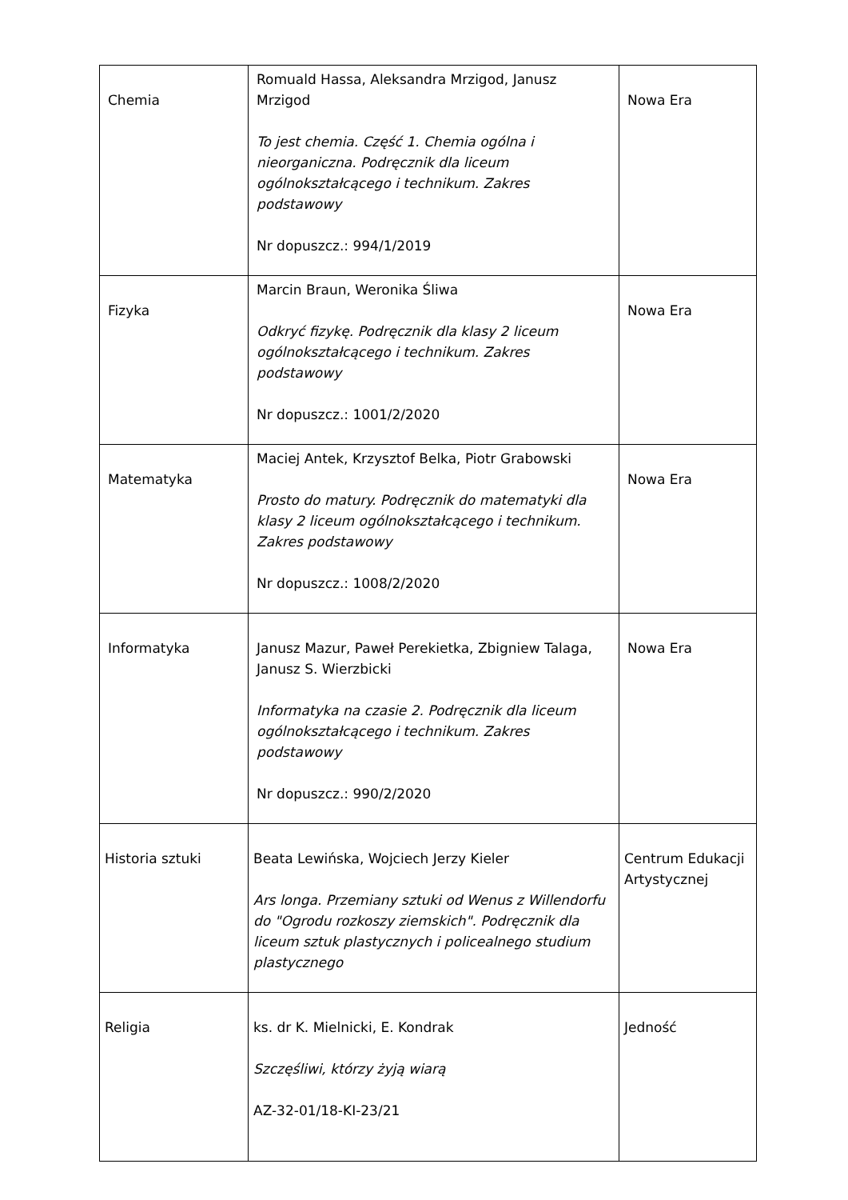| Chemia | Romuald Hassa, Aleksandra Mrzigod, Janusz Mrzigod To jest chemia. Część 1. Chemia ogólna i nieorganiczna. Podręcznik dla liceum ogólnokształcącego i technikum. Zakres podstawowy Nr dopuszcz.: 994/1/2019 | Nowa Era |
| Fizyka | Marcin Braun, Weronika Śliwa Odkryć fizykę. Podręcznik dla klasy 2 liceum ogólnokształcącego i technikum. Zakres podstawowy Nr dopuszcz.: 1001/2/2020 | Nowa Era |
| Matematyka | Maciej Antek, Krzysztof Belka, Piotr Grabowski Prosto do matury. Podręcznik do matematyki dla klasy 2 liceum ogólnokształcącego i technikum. Zakres podstawowy Nr dopuszcz.: 1008/2/2020 | Nowa Era |
| Informatyka | Janusz Mazur, Paweł Perekietka, Zbigniew Talaga, Janusz S. Wierzbicki Informatyka na czasie 2. Podręcznik dla liceum ogólnokształcącego i technikum. Zakres podstawowy Nr dopuszcz.: 990/2/2020 | Nowa Era |
| Historia sztuki | Beata Lewińska, Wojciech Jerzy Kieler Ars longa. Przemiany sztuki od Wenus z Willendorfu do "Ogrodu rozkoszy ziemskich". Podręcznik dla liceum sztuk plastycznych i policealnego studium plastycznego | Centrum Edukacji Artystycznej |
| Religia | ks. dr K. Mielnicki, E. Kondrak Szczęśliwi, którzy żyją wiarą AZ-32-01/18-KI-23/21 | Jedność |